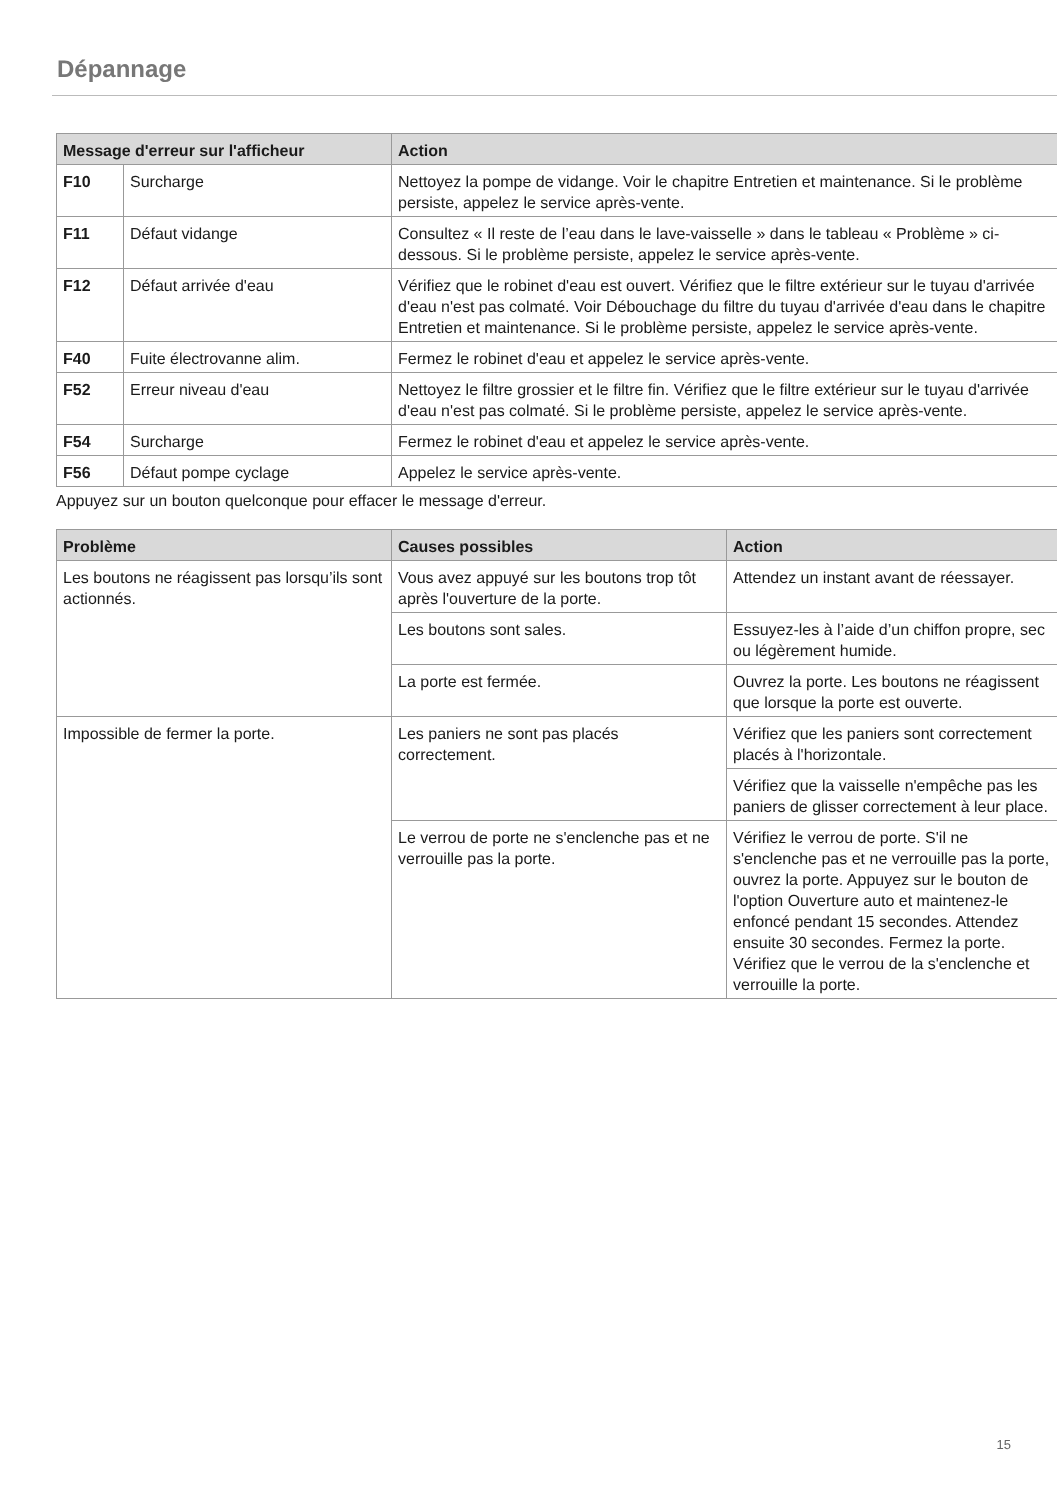Dépannage
| Message d'erreur sur l'afficheur | | Action |
| --- | --- | --- |
| F10 | Surcharge | Nettoyez la pompe de vidange. Voir le chapitre Entretien et maintenance. Si le problème persiste, appelez le service après-vente. |
| F11 | Défaut vidange | Consultez « Il reste de l’eau dans le lave-vaisselle » dans le tableau « Problème » ci-dessous. Si le problème persiste, appelez le service après-vente. |
| F12 | Défaut arrivée d'eau | Vérifiez que le robinet d'eau est ouvert. Vérifiez que le filtre extérieur sur le tuyau d'arrivée d'eau n'est pas colmaté. Voir Débouchage du filtre du tuyau d'arrivée d'eau dans le chapitre Entretien et maintenance. Si le problème persiste, appelez le service après-vente. |
| F40 | Fuite électrovanne alim. | Fermez le robinet d'eau et appelez le service après-vente. |
| F52 | Erreur niveau d'eau | Nettoyez le filtre grossier et le filtre fin. Vérifiez que le filtre extérieur sur le tuyau d'arrivée d'eau n'est pas colmaté. Si le problème persiste, appelez le service après-vente. |
| F54 | Surcharge | Fermez le robinet d'eau et appelez le service après-vente. |
| F56 | Défaut pompe cyclage | Appelez le service après-vente. |
Appuyez sur un bouton quelconque pour effacer le message d'erreur.
| Problème | Causes possibles | Action |
| --- | --- | --- |
| Les boutons ne réagissent pas lorsqu’ils sont actionnés. | Vous avez appuyé sur les boutons trop tôt après l'ouverture de la porte. | Attendez un instant avant de réessayer. |
| | Les boutons sont sales. | Essuyez-les à l’aide d’un chiffon propre, sec ou légèrement humide. |
| | La porte est fermée. | Ouvrez la porte. Les boutons ne réagissent que lorsque la porte est ouverte. |
| Impossible de fermer la porte. | Les paniers ne sont pas placés correctement. | Vérifiez que les paniers sont correctement placés à l'horizontale. |
| | | Vérifiez que la vaisselle n'empêche pas les paniers de glisser correctement à leur place. |
| | Le verrou de porte ne s'enclenche pas et ne verrouille pas la porte. | Vérifiez le verrou de porte. S'il ne s'enclenche pas et ne verrouille pas la porte, ouvrez la porte. Appuyez sur le bouton de l'option Ouverture auto et maintenez-le enfoncé pendant 15 secondes. Attendez ensuite 30 secondes. Fermez la porte. Vérifiez que le verrou de la s'enclenche et verrouille la porte. |
15